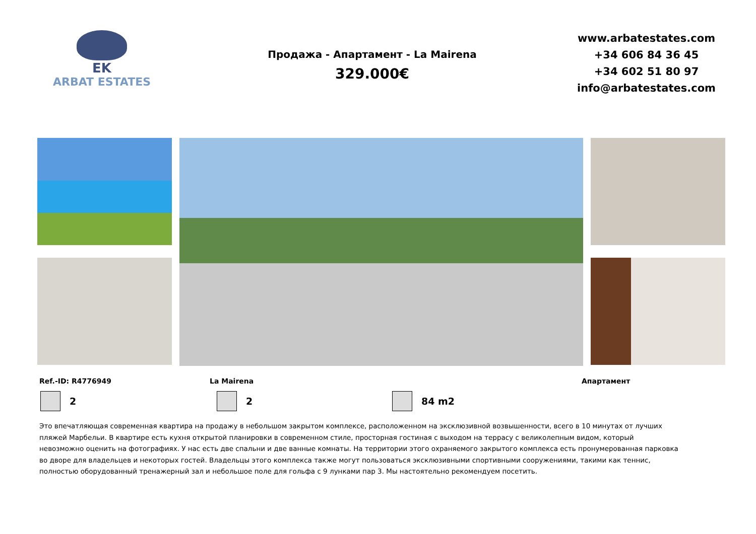EK
ARBAT ESTATES
Продажа - Апартамент - La Mairena
329.000€
www.arbatestates.com
+34 606 84 36 45
+34 602 51 80 97
info@arbatestates.com
Ref.-ID: R4776949 La Mairena Апартамент
2 2 84 m2
Это впечатляющая современная квартира на продажу в небольшом закрытом комплексе, расположенном на эксклюзивной возвышенности, всего в 10 минутах от лучших пляжей Марбельи. В квартире есть кухня открытой планировки в современном стиле, просторная гостиная с выходом на террасу с великолепным видом, который невозможно оценить на фотографиях. У нас есть две спальни и две ванные комнаты. На территории этого охраняемого закрытого комплекса есть пронумерованная парковка во дворе для владельцев и некоторых гостей. Владельцы этого комплекса также могут пользоваться эксклюзивными спортивными сооружениями, такими как теннис, полностью оборудованный тренажерный зал и небольшое поле для гольфа с 9 лунками пар 3. Мы настоятельно рекомендуем посетить.